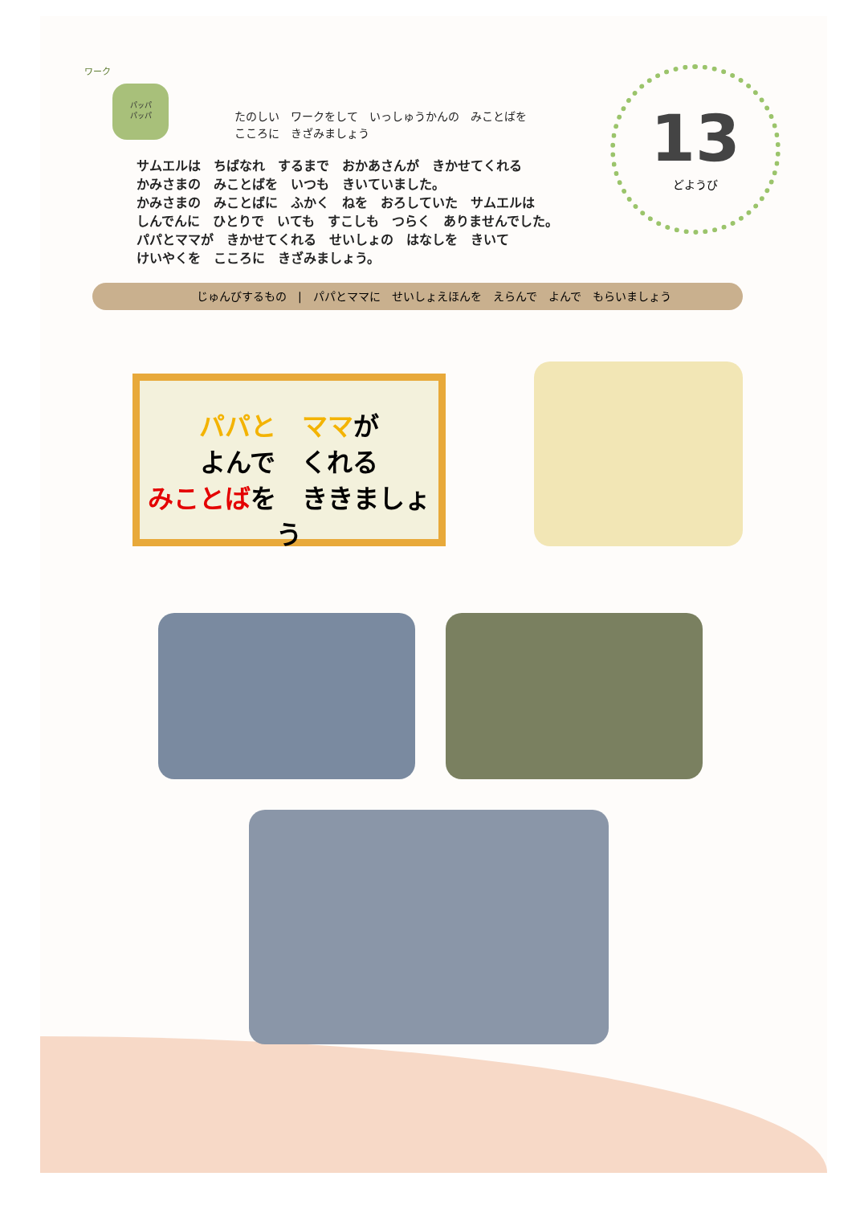ワーク
パッパ
パッパ
たのしい　ワークをして　いっしゅうかんの　みことばを
こころに　きざみましょう
13
どようび
サムエルは　ちばなれ　するまで　おかあさんが　きかせてくれる
かみさまの　みことばを　いつも　きいていました。
かみさまの　みことばに　ふかく　ねを　おろしていた　サムエルは
しんでんに　ひとりで　いても　すこしも　つらく　ありませんでした。
パパとママが　きかせてくれる　せいしょの　はなしを　きいて
けいやくを　こころに　きざみましょう。
じゅんびするもの　|　パパとママに　せいしょえほんを　えらんで　よんで　もらいましょう
パパと　ママが
よんで　くれる
みことばを　ききましょう